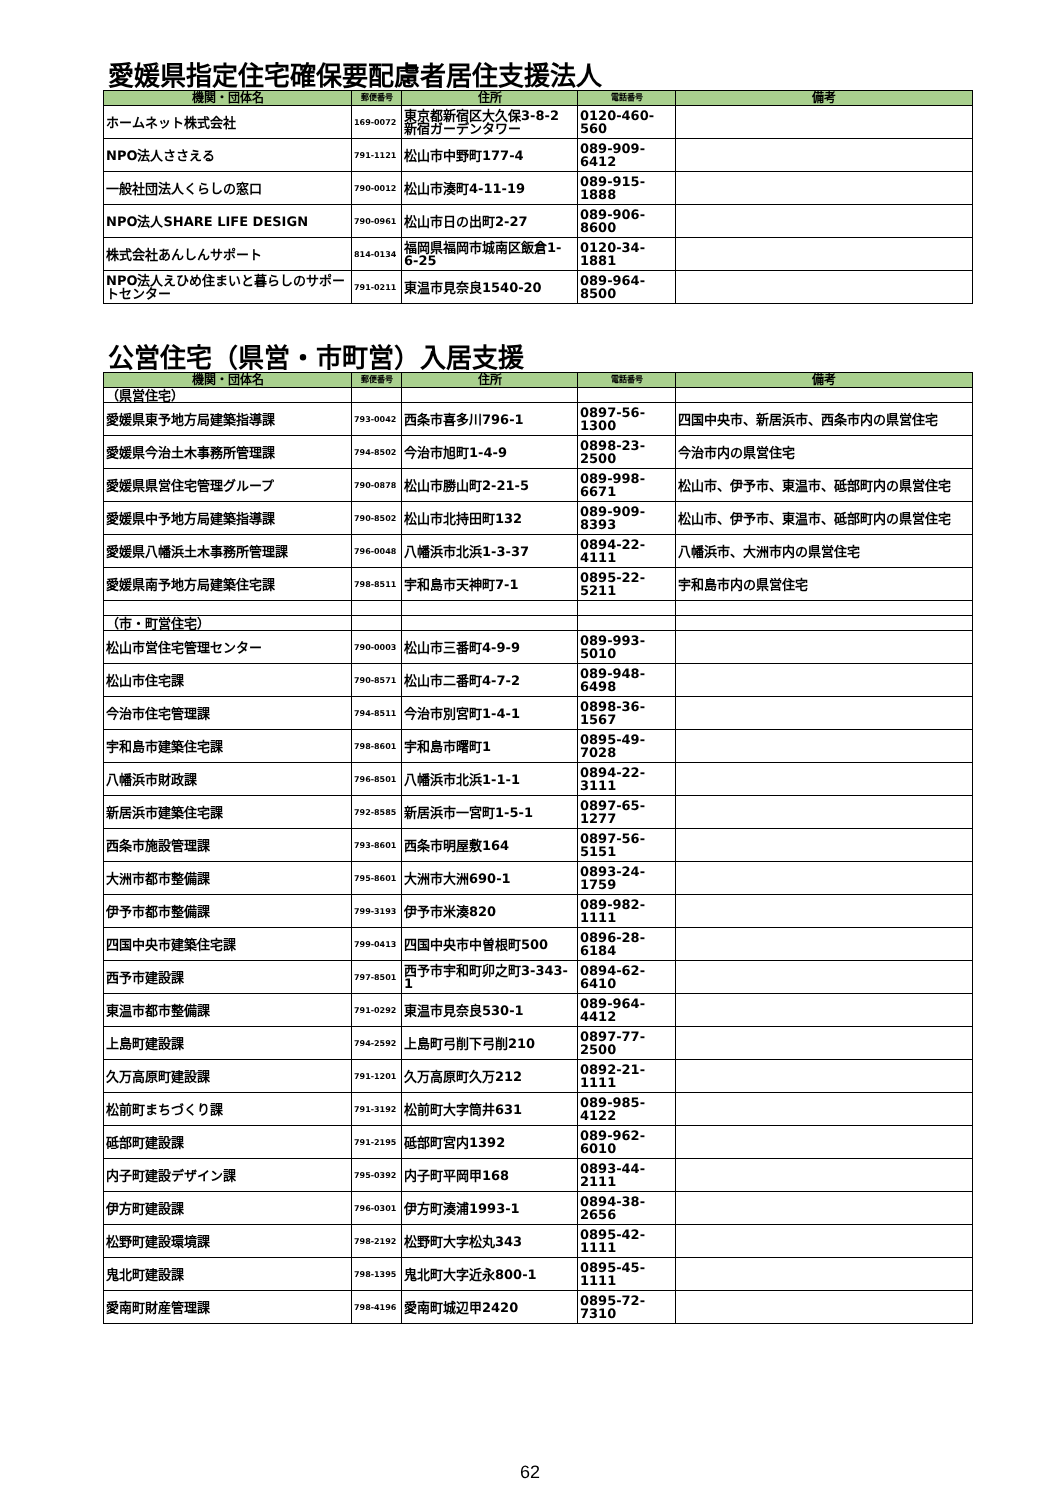愛媛県指定住宅確保要配慮者居住支援法人
| 機関・団体名 | 郵便番号 | 住所 | 電話番号 | 備考 |
| --- | --- | --- | --- | --- |
| ホームネット株式会社 | 169-0072 | 東京都新宿区大久保3-8-2 新宿ガーデンタワー | 0120-460-560 | |
| NPO法人ささえる | 791-1121 | 松山市中野町177-4 | 089-909-6412 | |
| 一般社団法人くらしの窓口 | 790-0012 | 松山市湊町4-11-19 | 089-915-1888 | |
| NPO法人SHARE LIFE DESIGN | 790-0961 | 松山市日の出町2-27 | 089-906-8600 | |
| 株式会社あんしんサポート | 814-0134 | 福岡県福岡市城南区飯倉1-6-25 | 0120-34-1881 | |
| NPO法人えひめ住まいと暮らしのサポートセンター | 791-0211 | 東温市見奈良1540-20 | 089-964-8500 | |
公営住宅（県営・市町営）入居支援
| 機関・団体名 | 郵便番号 | 住所 | 電話番号 | 備考 |
| --- | --- | --- | --- | --- |
| （県営住宅） | | | | |
| 愛媛県東予地方局建築指導課 | 793-0042 | 西条市喜多川796-1 | 0897-56-1300 | 四国中央市、新居浜市、西条市内の県営住宅 |
| 愛媛県今治土木事務所管理課 | 794-8502 | 今治市旭町1-4-9 | 0898-23-2500 | 今治市内の県営住宅 |
| 愛媛県県営住宅管理グループ | 790-0878 | 松山市勝山町2-21-5 | 089-998-6671 | 松山市、伊予市、東温市、砥部町内の県営住宅 |
| 愛媛県中予地方局建築指導課 | 790-8502 | 松山市北持田町132 | 089-909-8393 | 松山市、伊予市、東温市、砥部町内の県営住宅 |
| 愛媛県八幡浜土木事務所管理課 | 796-0048 | 八幡浜市北浜1-3-37 | 0894-22-4111 | 八幡浜市、大洲市内の県営住宅 |
| 愛媛県南予地方局建築住宅課 | 798-8511 | 宇和島市天神町7-1 | 0895-22-5211 | 宇和島市内の県営住宅 |
| （市・町営住宅） | | | | |
| 松山市営住宅管理センター | 790-0003 | 松山市三番町4-9-9 | 089-993-5010 | |
| 松山市住宅課 | 790-8571 | 松山市二番町4-7-2 | 089-948-6498 | |
| 今治市住宅管理課 | 794-8511 | 今治市別宮町1-4-1 | 0898-36-1567 | |
| 宇和島市建築住宅課 | 798-8601 | 宇和島市曙町1 | 0895-49-7028 | |
| 八幡浜市財政課 | 796-8501 | 八幡浜市北浜1-1-1 | 0894-22-3111 | |
| 新居浜市建築住宅課 | 792-8585 | 新居浜市一宮町1-5-1 | 0897-65-1277 | |
| 西条市施設管理課 | 793-8601 | 西条市明屋敷164 | 0897-56-5151 | |
| 大洲市都市整備課 | 795-8601 | 大洲市大洲690-1 | 0893-24-1759 | |
| 伊予市都市整備課 | 799-3193 | 伊予市米湊820 | 089-982-1111 | |
| 四国中央市建築住宅課 | 799-0413 | 四国中央市中曽根町500 | 0896-28-6184 | |
| 西予市建設課 | 797-8501 | 西予市宇和町卯之町3-343-1 | 0894-62-6410 | |
| 東温市都市整備課 | 791-0292 | 東温市見奈良530-1 | 089-964-4412 | |
| 上島町建設課 | 794-2592 | 上島町弓削下弓削210 | 0897-77-2500 | |
| 久万高原町建設課 | 791-1201 | 久万高原町久万212 | 0892-21-1111 | |
| 松前町まちづくり課 | 791-3192 | 松前町大字筒井631 | 089-985-4122 | |
| 砥部町建設課 | 791-2195 | 砥部町宮内1392 | 089-962-6010 | |
| 内子町建設デザイン課 | 795-0392 | 内子町平岡甲168 | 0893-44-2111 | |
| 伊方町建設課 | 796-0301 | 伊方町湊浦1993-1 | 0894-38-2656 | |
| 松野町建設環境課 | 798-2192 | 松野町大字松丸343 | 0895-42-1111 | |
| 鬼北町建設課 | 798-1395 | 鬼北町大字近永800-1 | 0895-45-1111 | |
| 愛南町財産管理課 | 798-4196 | 愛南町城辺甲2420 | 0895-72-7310 | |
62